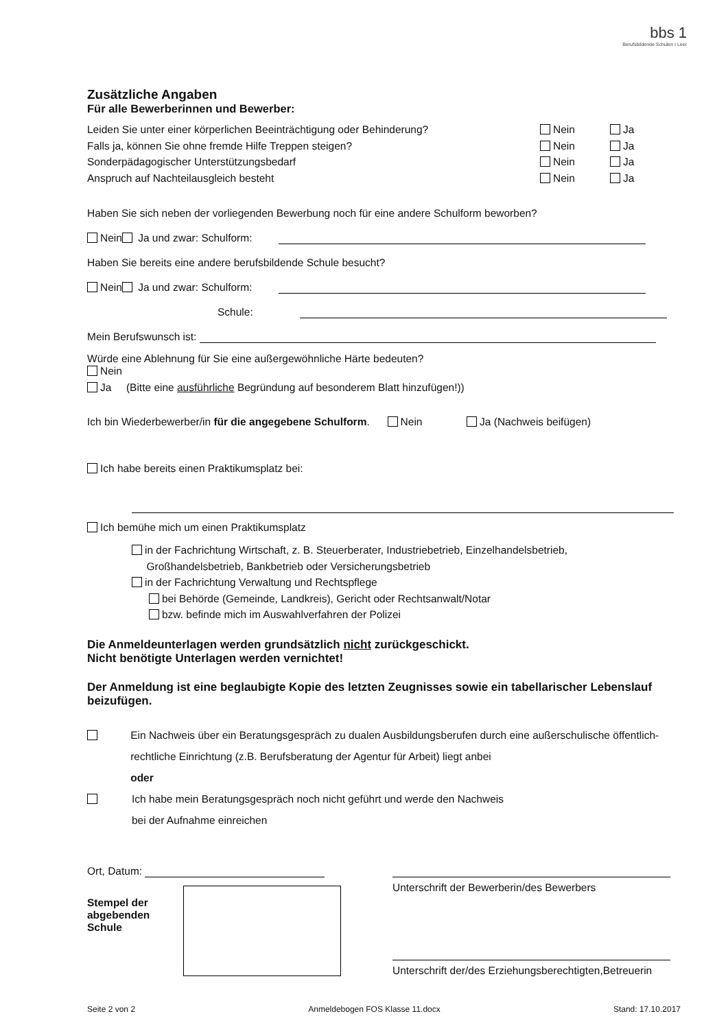bbs 1
Berufsbildende Schulen I Leer
Zusätzliche Angaben
Für alle Bewerberinnen und Bewerber:
Leiden Sie unter einer körperlichen Beeinträchtigung oder Behinderung? Nein Ja
Falls ja, können Sie ohne fremde Hilfe Treppen steigen? Nein Ja
Sonderpädagogischer Unterstützungsbedarf Nein Ja
Anspruch auf Nachteilausgleich besteht Nein Ja
Haben Sie sich neben der vorliegenden Bewerbung noch für eine andere Schulform beworben?
Nein Ja und zwar: Schulform:
Haben Sie bereits eine andere berufsbildende Schule besucht?
Nein Ja und zwar: Schulform:
Schule:
Mein Berufswunsch ist:
Würde eine Ablehnung für Sie eine außergewöhnliche Härte bedeuten?
Nein
Ja (Bitte eine ausführliche Begründung auf besonderem Blatt hinzufügen!))
Ich bin Wiederbewerber/in für die angegebene Schulform. Nein Ja (Nachweis beifügen)
Ich habe bereits einen Praktikumsplatz bei:
Ich bemühe mich um einen Praktikumsplatz
in der Fachrichtung Wirtschaft, z. B. Steuerberater, Industriebetrieb, Einzelhandelsbetrieb,
Großhandelsbetrieb, Bankbetrieb oder Versicherungsbetrieb
in der Fachrichtung Verwaltung und Rechtspflege
bei Behörde (Gemeinde, Landkreis), Gericht oder Rechtsanwalt/Notar
bzw. befinde mich im Auswahlverfahren der Polizei
Die Anmeldeunterlagen werden grundsätzlich nicht zurückgeschickt.
Nicht benötigte Unterlagen werden vernichtet!
Der Anmeldung ist eine beglaubigte Kopie des letzten Zeugnisses sowie ein tabellarischer Lebenslauf beizufügen.
Ein Nachweis über ein Beratungsgespräch zu dualen Ausbildungsberufen durch eine außerschulische öffentlich-rechtliche Einrichtung (z.B. Berufsberatung der Agentur für Arbeit) liegt anbei
oder
Ich habe mein Beratungsgespräch noch nicht geführt und werde den Nachweis
bei der Aufnahme einreichen
Ort, Datum:
Stempel der abgebenden Schule
Unterschrift der Bewerberin/des Bewerbers
Unterschrift der/des Erziehungsberechtigten,Betreuerin
Seite 2 von 2 Anmeldebogen FOS Klasse 11.docx Stand: 17.10.2017